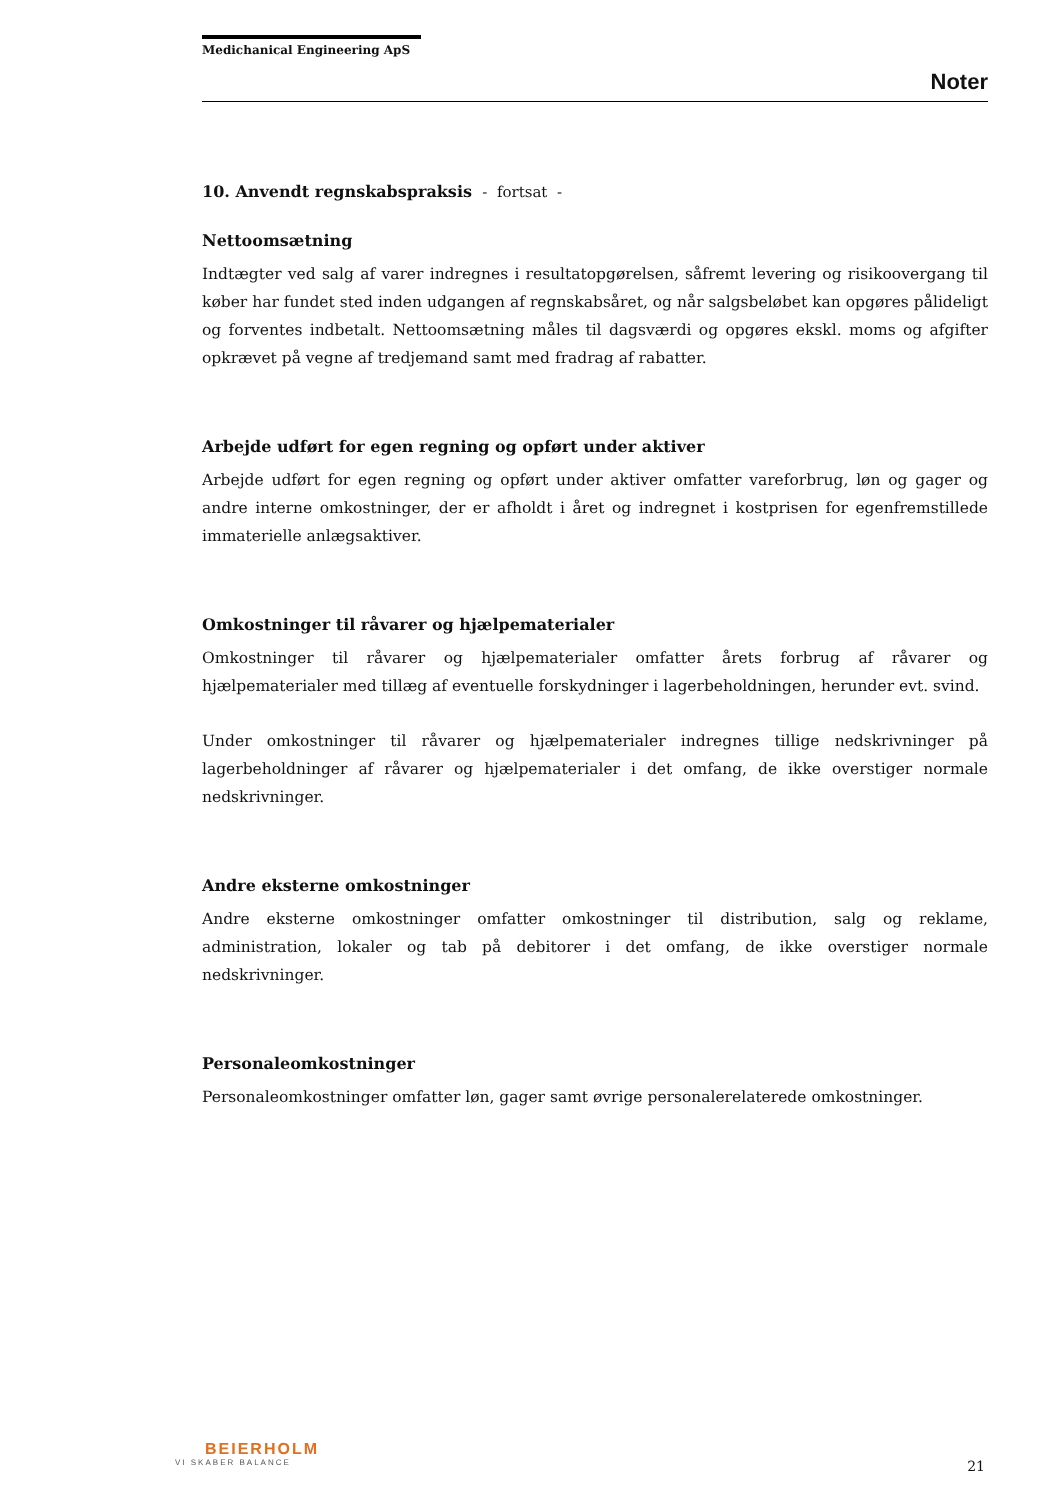Medichanical Engineering ApS
Noter
10. Anvendt regnskabspraksis - fortsat -
Nettoomsætning
Indtægter ved salg af varer indregnes i resultatopgørelsen, såfremt levering og risikoovergang til køber har fundet sted inden udgangen af regnskabsåret, og når salgsbeløbet kan opgøres pålideligt og forventes indbetalt. Nettoomsætning måles til dagsværdi og opgøres ekskl. moms og afgifter opkrævet på vegne af tredjemand samt med fradrag af rabatter.
Arbejde udført for egen regning og opført under aktiver
Arbejde udført for egen regning og opført under aktiver omfatter vareforbrug, løn og gager og andre interne omkostninger, der er afholdt i året og indregnet i kostprisen for egenfremstillede immaterielle anlægsaktiver.
Omkostninger til råvarer og hjælpematerialer
Omkostninger til råvarer og hjælpematerialer omfatter årets forbrug af råvarer og hjælpematerialer med tillæg af eventuelle forskydninger i lagerbeholdningen, herunder evt. svind.
Under omkostninger til råvarer og hjælpematerialer indregnes tillige nedskrivninger på lagerbeholdninger af råvarer og hjælpematerialer i det omfang, de ikke overstiger normale nedskrivninger.
Andre eksterne omkostninger
Andre eksterne omkostninger omfatter omkostninger til distribution, salg og reklame, administration, lokaler og tab på debitorer i det omfang, de ikke overstiger normale nedskrivninger.
Personaleomkostninger
Personaleomkostninger omfatter løn, gager samt øvrige personalerelaterede omkostninger.
BEIERHOLM
VI SKABER BALANCE
21